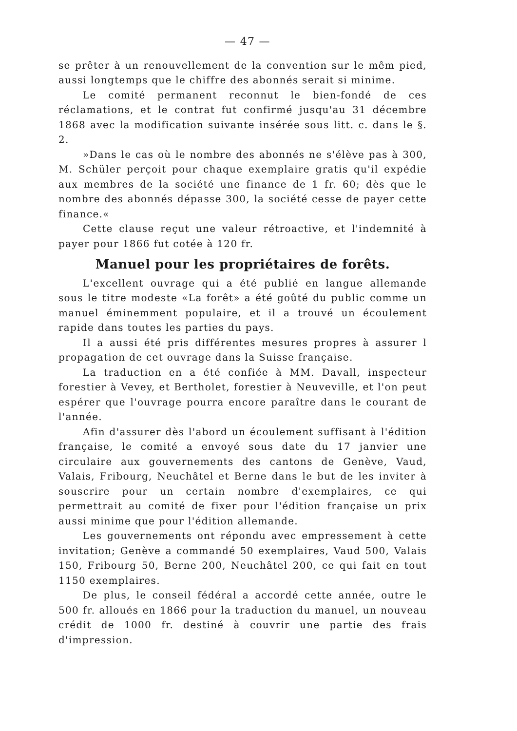— 47 —
se prêter à un renouvellement de la convention sur le mêm pied, aussi longtemps que le chiffre des abonnés serait si minime.
Le comité permanent reconnut le bien-fondé de ces réclamations, et le contrat fut confirmé jusqu'au 31 décembre 1868 avec la modification suivante insérée sous litt. c. dans le §. 2.
»Dans le cas où le nombre des abonnés ne s'élève pas à 300, M. Schüler perçoit pour chaque exemplaire gratis qu'il expédie aux membres de la société une finance de 1 fr. 60; dès que le nombre des abonnés dépasse 300, la société cesse de payer cette finance.«
Cette clause reçut une valeur rétroactive, et l'indemnité à payer pour 1866 fut cotée à 120 fr.
Manuel pour les propriétaires de forêts.
L'excellent ouvrage qui a été publié en langue allemande sous le titre modeste «La forêt» a été goûté du public comme un manuel éminemment populaire, et il a trouvé un écoulement rapide dans toutes les parties du pays.
Il a aussi été pris différentes mesures propres à assurer l propagation de cet ouvrage dans la Suisse française.
La traduction en a été confiée à MM. Davall, inspecteur forestier à Vevey, et Bertholet, forestier à Neuveville, et l'on peut espérer que l'ouvrage pourra encore paraître dans le courant de l'année.
Afin d'assurer dès l'abord un écoulement suffisant à l'édition française, le comité a envoyé sous date du 17 janvier une circulaire aux gouvernements des cantons de Genève, Vaud, Valais, Fribourg, Neuchâtel et Berne dans le but de les inviter à souscrire pour un certain nombre d'exemplaires, ce qui permettrait au comité de fixer pour l'édition française un prix aussi minime que pour l'édition allemande.
Les gouvernements ont répondu avec empressement à cette invitation; Genève a commandé 50 exemplaires, Vaud 500, Valais 150, Fribourg 50, Berne 200, Neuchâtel 200, ce qui fait en tout 1150 exemplaires.
De plus, le conseil fédéral a accordé cette année, outre le 500 fr. alloués en 1866 pour la traduction du manuel, un nouveau crédit de 1000 fr. destiné à couvrir une partie des frais d'impression.